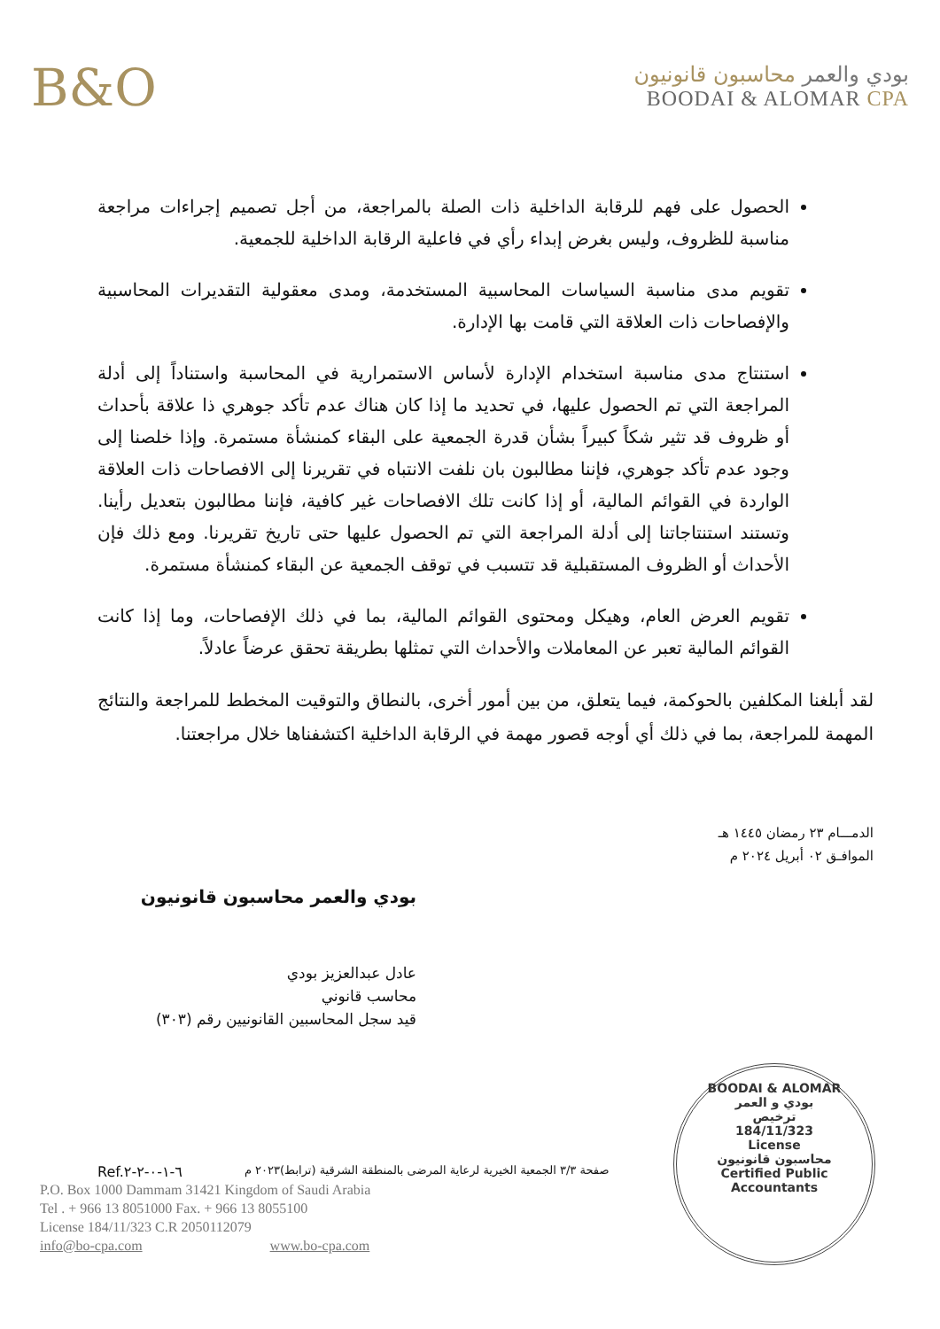B&O
بودي والعمر محاسبون قانونيون
BOODAI & ALOMAR CPA
الحصول على فهم للرقابة الداخلية ذات الصلة بالمراجعة، من أجل تصميم إجراءات مراجعة مناسبة للظروف، وليس بغرض إبداء رأي في فاعلية الرقابة الداخلية للجمعية.
تقويم مدى مناسبة السياسات المحاسبية المستخدمة، ومدى معقولية التقديرات المحاسبية والإفصاحات ذات العلاقة التي قامت بها الإدارة.
استنتاج مدى مناسبة استخدام الإدارة لأساس الاستمرارية في المحاسبة واستناداً إلى أدلة المراجعة التي تم الحصول عليها، في تحديد ما إذا كان هناك عدم تأكد جوهري ذا علاقة بأحداث أو ظروف قد تثير شكاً كبيراً بشأن قدرة الجمعية على البقاء كمنشأة مستمرة. وإذا خلصنا إلى وجود عدم تأكد جوهري، فإننا مطالبون بان نلفت الانتباه في تقريرنا إلى الافصاحات ذات العلاقة الواردة في القوائم المالية، أو إذا كانت تلك الافصاحات غير كافية، فإننا مطالبون بتعديل رأينا. وتستند استنتاجاتنا إلى أدلة المراجعة التي تم الحصول عليها حتى تاريخ تقريرنا. ومع ذلك فإن الأحداث أو الظروف المستقبلية قد تتسبب في توقف الجمعية عن البقاء كمنشأة مستمرة.
تقويم العرض العام، وهيكل ومحتوى القوائم المالية، بما في ذلك الإفصاحات، وما إذا كانت القوائم المالية تعبر عن المعاملات والأحداث التي تمثلها بطريقة تحقق عرضاً عادلاً.
لقد أبلغنا المكلفين بالحوكمة، فيما يتعلق، من بين أمور أخرى، بالنطاق والتوقيت المخطط للمراجعة والنتائج المهمة للمراجعة، بما في ذلك أي أوجه قصور مهمة في الرقابة الداخلية اكتشفناها خلال مراجعتنا.
الدمـــام ٢٣ رمضان ١٤٤٥ هـ
الموافـق ٠٢ أبريل ٢٠٢٤ م
بودي والعمر محاسبون قانونيون
عادل عبدالعزيز بودي
محاسب قانوني
قيد سجل المحاسبين القانونيين رقم (٣٠٣)
BOODAI & ALOMAR
بودي و العمر
ترخيص
184/11/323
License
محاسبون قانونيون
Certified Public Accountants
Ref.٦-١-٠-٢-٢ صفحة ٣/٣ الجمعية الخيرية لرعاية المرضى بالمنطقة الشرقية (ترابط)٢٠٢٣ م
P.O. Box 1000 Dammam 31421 Kingdom of Saudi Arabia
Tel . + 966 13 8051000 Fax. + 966 13 8055100
License 184/11/323 C.R 2050112079
info@bo-cpa.com www.bo-cpa.com